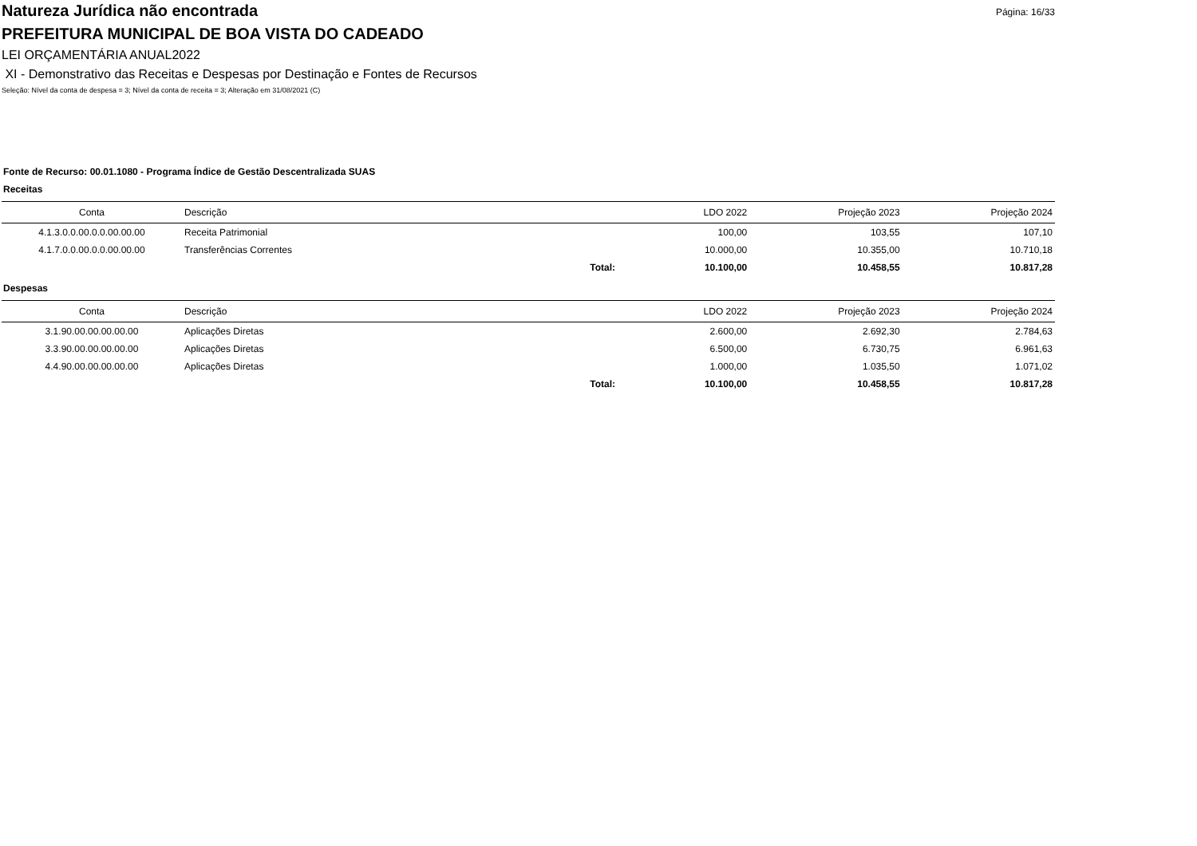Página: 16/33
Natureza Jurídica não encontrada
PREFEITURA MUNICIPAL DE BOA VISTA DO CADEADO
LEI ORÇAMENTÁRIA ANUAL2022
XI - Demonstrativo das Receitas e Despesas por Destinação e Fontes de Recursos
Seleção: Nível da conta de despesa = 3; Nível da conta de receita = 3; Alteração em 31/08/2021 (C)
Fonte de Recurso: 00.01.1080 - Programa Índice de Gestão Descentralizada SUAS
Receitas
| Conta | Descrição | | LDO 2022 | Projeção 2023 | Projeção 2024 |
| --- | --- | --- | --- | --- | --- |
| 4.1.3.0.0.00.0.0.00.00.00 | Receita Patrimonial | | 100,00 | 103,55 | 107,10 |
| 4.1.7.0.0.00.0.0.00.00.00 | Transferências Correntes | | 10.000,00 | 10.355,00 | 10.710,18 |
| | Total: | | 10.100,00 | 10.458,55 | 10.817,28 |
Despesas
| Conta | Descrição | | LDO 2022 | Projeção 2023 | Projeção 2024 |
| --- | --- | --- | --- | --- | --- |
| 3.1.90.00.00.00.00.00 | Aplicações Diretas | | 2.600,00 | 2.692,30 | 2.784,63 |
| 3.3.90.00.00.00.00.00 | Aplicações Diretas | | 6.500,00 | 6.730,75 | 6.961,63 |
| 4.4.90.00.00.00.00.00 | Aplicações Diretas | | 1.000,00 | 1.035,50 | 1.071,02 |
| | Total: | | 10.100,00 | 10.458,55 | 10.817,28 |